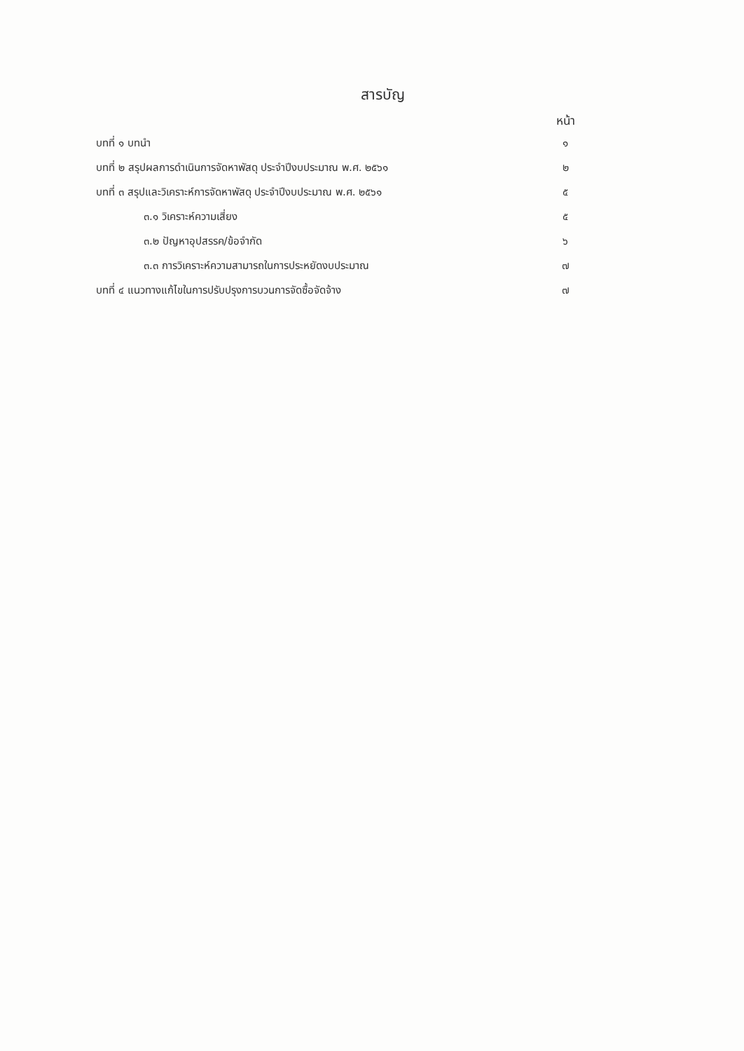สารบัญ
| | หน้า |
| --- | --- |
| บทที่ ๑ บทนำ | ๑ |
| บทที่ ๒ สรุปผลการดำเนินการจัดหาพัสดุ ประจำปีงบประมาณ พ.ศ. ๒๕๖๑ | ๒ |
| บทที่ ๓ สรุปและวิเคราะห์การจัดหาพัสดุ ประจำปีงบประมาณ พ.ศ. ๒๕๖๑ | ๕ |
| ๓.๑ วิเคราะห์ความเสี่ยง | ๕ |
| ๓.๒ ปัญหาอุปสรรค/ข้อจำกัด | ๖ |
| ๓.๓ การวิเคราะห์ความสามารถในการประหยัดงบประมาณ | ๗ |
| บทที่ ๔ แนวทางแก้ไขในการปรับปรุงการบวนการจัดซื้อจัดจ้าง | ๗ |